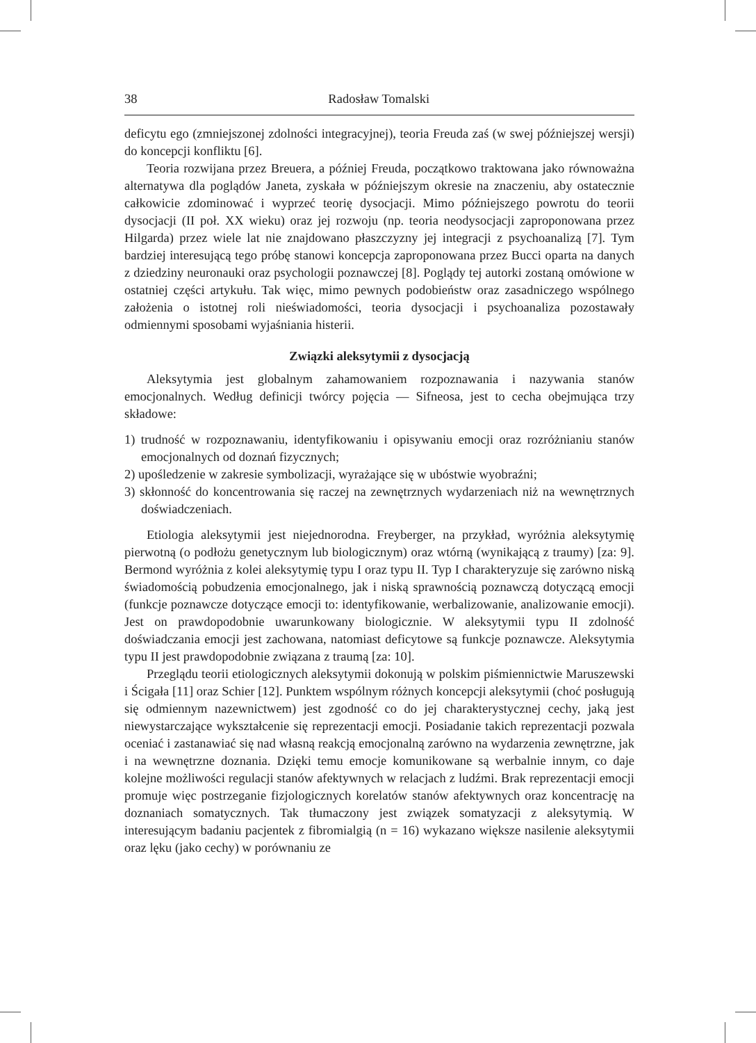38 Radosław Tomalski
deficytu ego (zmniejszonej zdolności integracyjnej), teoria Freuda zaś (w swej późniejszej wersji) do koncepcji konfliktu [6].
Teoria rozwijana przez Breuera, a później Freuda, początkowo traktowana jako równoważna alternatywa dla poglądów Janeta, zyskała w późniejszym okresie na znaczeniu, aby ostatecznie całkowicie zdominować i wyprzeć teorię dysocjacji. Mimo późniejszego powrotu do teorii dysocjacji (II poł. XX wieku) oraz jej rozwoju (np. teoria neodysocjacji zaproponowana przez Hilgarda) przez wiele lat nie znajdowano płaszczyzny jej integracji z psychoanalizą [7]. Tym bardziej interesującą tego próbę stanowi koncepcja zaproponowana przez Bucci oparta na danych z dziedziny neuronauki oraz psychologii poznawczej [8]. Poglądy tej autorki zostaną omówione w ostatniej części artykułu. Tak więc, mimo pewnych podobieństw oraz zasadniczego wspólnego założenia o istotnej roli nieświadomości, teoria dysocjacji i psychoanaliza pozostawały odmiennymi sposobami wyjaśniania histerii.
Związki aleksytymii z dysocjacją
Aleksytymia jest globalnym zahamowaniem rozpoznawania i nazywania stanów emocjonalnych. Według definicji twórcy pojęcia — Sifneosa, jest to cecha obejmująca trzy składowe:
1) trudność w rozpoznawaniu, identyfikowaniu i opisywaniu emocji oraz rozróżnianiu stanów emocjonalnych od doznań fizycznych;
2) upośledzenie w zakresie symbolizacji, wyrażające się w ubóstwie wyobraźni;
3) skłonność do koncentrowania się raczej na zewnętrznych wydarzeniach niż na wewnętrznych doświadczeniach.
Etiologia aleksytymii jest niejednorodna. Freyberger, na przykład, wyróżnia aleksytymię pierwotną (o podłożu genetycznym lub biologicznym) oraz wtórną (wynikającą z traumy) [za: 9]. Bermond wyróżnia z kolei aleksytymię typu I oraz typu II. Typ I charakteryzuje się zarówno niską świadomością pobudzenia emocjonalnego, jak i niską sprawnością poznawczą dotyczącą emocji (funkcje poznawcze dotyczące emocji to: identyfikowanie, werbalizowanie, analizowanie emocji). Jest on prawdopodobnie uwarunkowany biologicznie. W aleksytymii typu II zdolność doświadczania emocji jest zachowana, natomiast deficytowe są funkcje poznawcze. Aleksytymia typu II jest prawdopodobnie związana z traumą [za: 10].
Przeglądu teorii etiologicznych aleksytymii dokonują w polskim piśmiennictwie Maruszewski i Ścigała [11] oraz Schier [12]. Punktem wspólnym różnych koncepcji aleksytymii (choć posługują się odmiennym nazewnictwem) jest zgodność co do jej charakterystycznej cechy, jaką jest niewystarczające wykształcenie się reprezentacji emocji. Posiadanie takich reprezentacji pozwala oceniać i zastanawiać się nad własną reakcją emocjonalną zarówno na wydarzenia zewnętrzne, jak i na wewnętrzne doznania. Dzięki temu emocje komunikowane są werbalnie innym, co daje kolejne możliwości regulacji stanów afektywnych w relacjach z ludźmi. Brak reprezentacji emocji promuje więc postrzeganie fizjologicznych korelatów stanów afektywnych oraz koncentrację na doznaniach somatycznych. Tak tłumaczony jest związek somatyzacji z aleksytymią. W interesującym badaniu pacjentek z fibromialgią (n = 16) wykazano większe nasilenie aleksytymii oraz lęku (jako cechy) w porównaniu ze